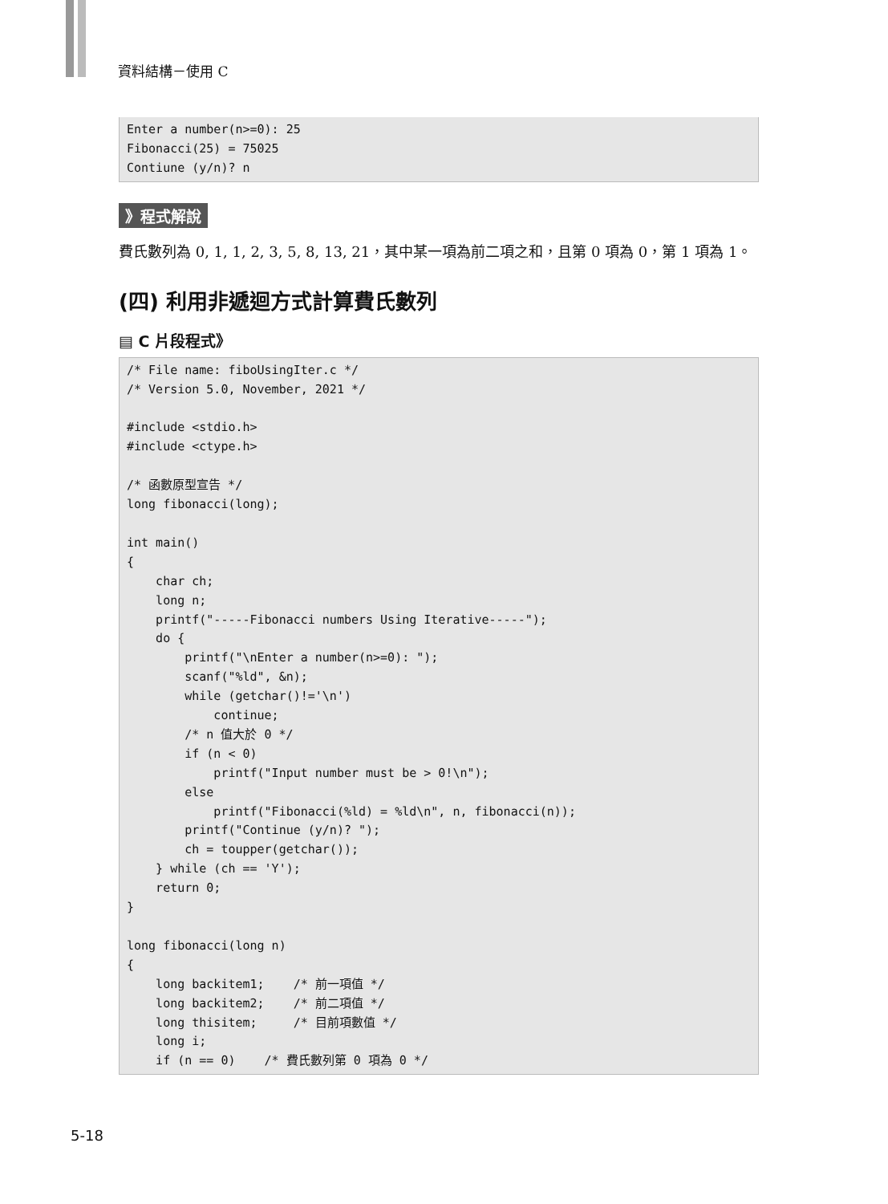資料結構－使用 C
Enter a number(n>=0): 25
Fibonacci(25) = 75025
Contiune (y/n)? n
》程式解說
費氏數列為 0, 1, 1, 2, 3, 5, 8, 13, 21，其中某一項為前二項之和，且第 0 項為 0，第 1 項為 1。
(四) 利用非遞迴方式計算費氏數列
▤ C 片段程式》
/* File name: fiboUsingIter.c */
/* Version 5.0, November, 2021 */

#include <stdio.h>
#include <ctype.h>

/* 函數原型宣告 */
long fibonacci(long);

int main()
{
    char ch;
    long n;
    printf("-----Fibonacci numbers Using Iterative-----");
    do {
        printf("\nEnter a number(n>=0): ");
        scanf("%ld", &n);
        while (getchar()!='\n')
            continue;
        /* n 值大於 0 */
        if (n < 0)
            printf("Input number must be > 0!\n");
        else
            printf("Fibonacci(%ld) = %ld\n", n, fibonacci(n));
        printf("Continue (y/n)? ");
        ch = toupper(getchar());
    } while (ch == 'Y');
    return 0;
}

long fibonacci(long n)
{
    long backitem1;    /* 前一項值 */
    long backitem2;    /* 前二項值 */
    long thisitem;     /* 目前項數值 */
    long i;
    if (n == 0)    /* 費氏數列第 0 項為 0 */
5-18